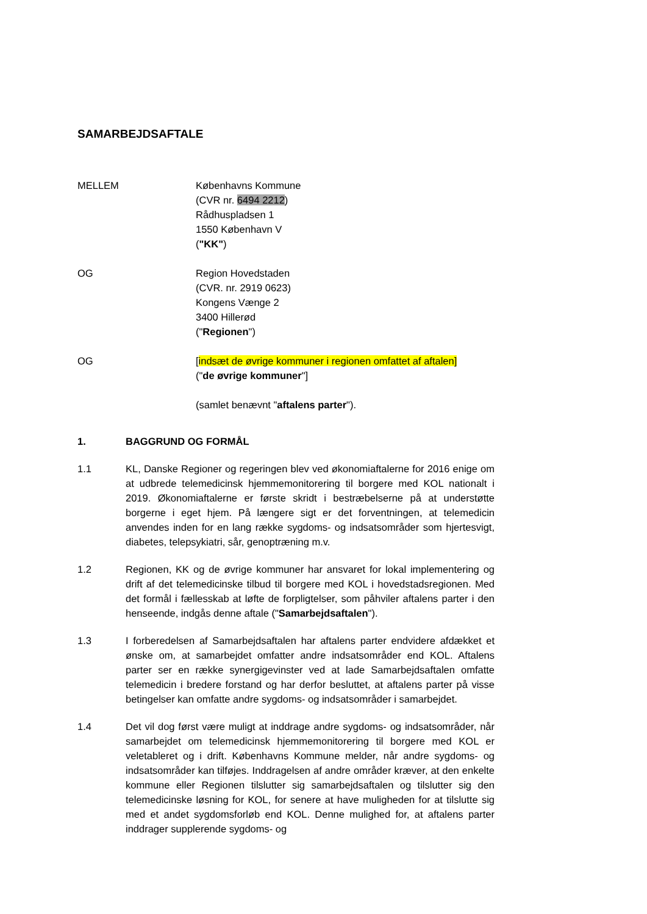SAMARBEJDSAFTALE
MELLEM Københavns Kommune
(CVR nr. 6494 2212)
Rådhuspladsen 1
1550 København V
("KK")
OG Region Hovedstaden
(CVR. nr. 2919 0623)
Kongens Vænge 2
3400 Hillerød
("Regionen")
OG [indsæt de øvrige kommuner i regionen omfattet af aftalen]
("de øvrige kommuner"]
(samlet benævnt "aftalens parter").
1. BAGGRUND OG FORMÅL
1.1 KL, Danske Regioner og regeringen blev ved økonomiaftalerne for 2016 enige om at udbrede telemedicinsk hjemmemonitorering til borgere med KOL nationalt i 2019. Økonomiaftalerne er første skridt i bestræbelserne på at understøtte borgerne i eget hjem. På længere sigt er det forventningen, at telemedicin anvendes inden for en lang række sygdoms- og indsatsområder som hjertesvigt, diabetes, telepsykiatri, sår, genoptræning m.v.
1.2 Regionen, KK og de øvrige kommuner har ansvaret for lokal implementering og drift af det telemedicinske tilbud til borgere med KOL i hovedstadsregionen. Med det formål i fællesskab at løfte de forpligtelser, som påhviler aftalens parter i den henseende, indgås denne aftale ("Samarbejdsaftalen").
1.3 I forberedelsen af Samarbejdsaftalen har aftalens parter endvidere afdækket et ønske om, at samarbejdet omfatter andre indsatsområder end KOL. Aftalens parter ser en række synergigevinster ved at lade Samarbejdsaftalen omfatte telemedicin i bredere forstand og har derfor besluttet, at aftalens parter på visse betingelser kan omfatte andre sygdoms- og indsatsområder i samarbejdet.
1.4 Det vil dog først være muligt at inddrage andre sygdoms- og indsatsområder, når samarbejdet om telemedicinsk hjemmemonitorering til borgere med KOL er veletableret og i drift. Københavns Kommune melder, når andre sygdoms- og indsatsområder kan tilføjes. Inddragelsen af andre områder kræver, at den enkelte kommune eller Regionen tilslutter sig samarbejdsaftalen og tilslutter sig den telemedicinske løsning for KOL, for senere at have muligheden for at tilslutte sig med et andet sygdomsforløb end KOL. Denne mulighed for, at aftalens parter inddrager supplerende sygdoms- og